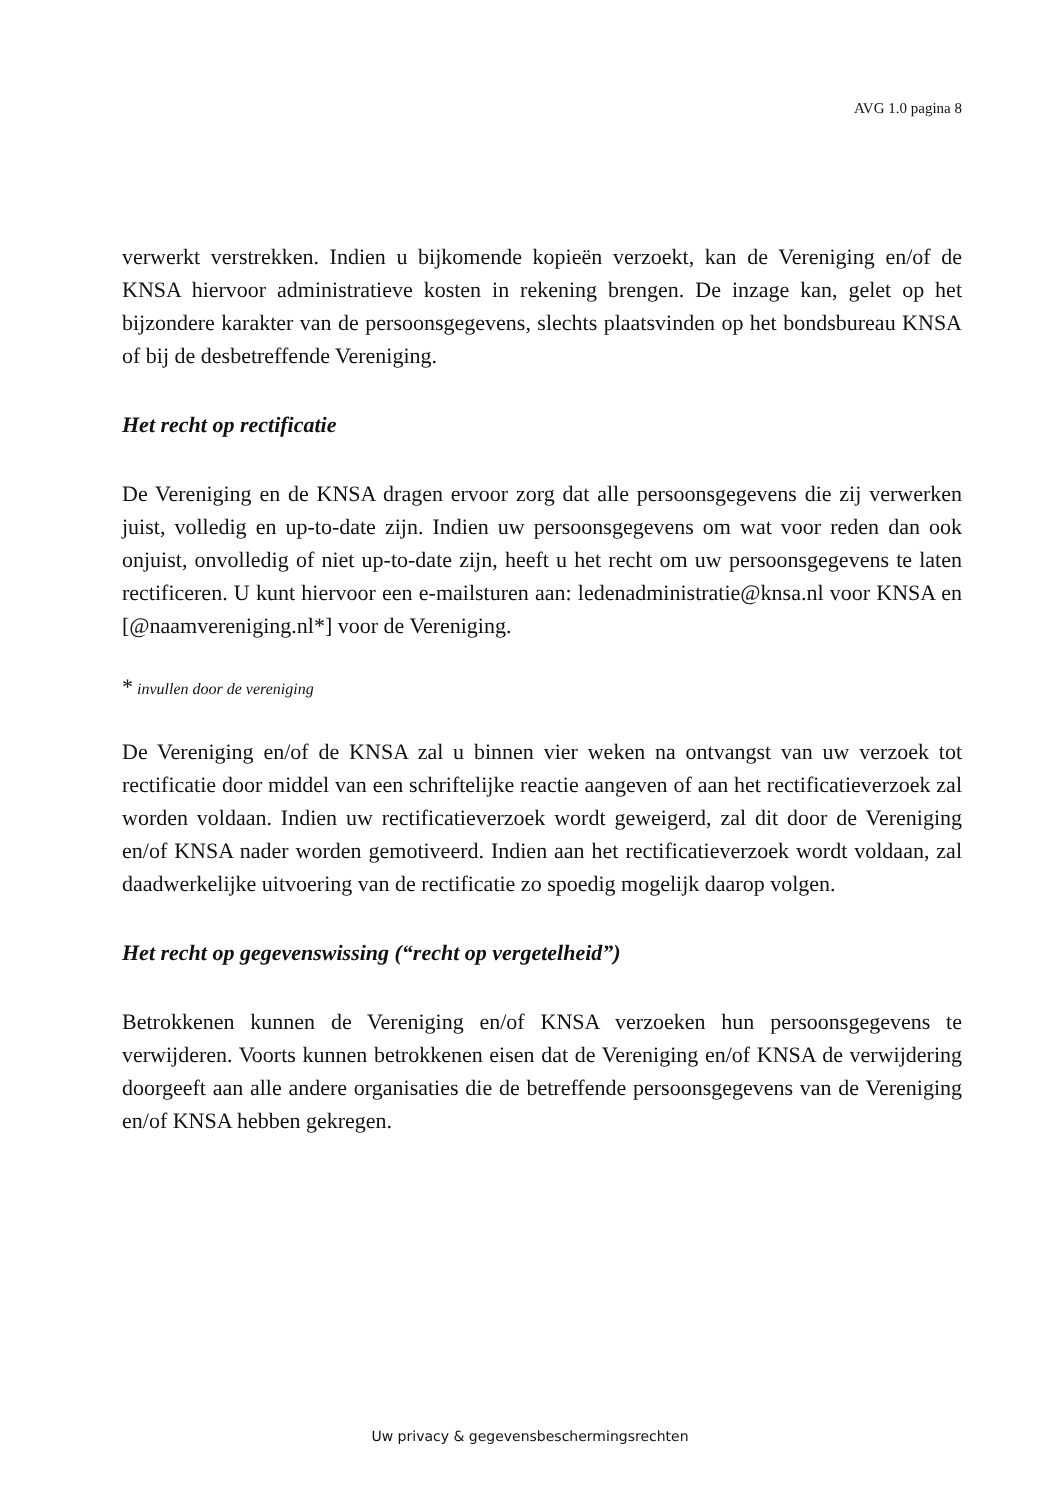AVG 1.0 pagina 8
verwerkt verstrekken. Indien u bijkomende kopieën verzoekt, kan de Vereniging en/of de KNSA hiervoor administratieve kosten in rekening brengen. De inzage kan, gelet op het bijzondere karakter van de persoonsgegevens, slechts plaatsvinden op het bondsbureau KNSA of bij de desbetreffende Vereniging.
Het recht op rectificatie
De Vereniging en de KNSA dragen ervoor zorg dat alle persoonsgegevens die zij verwerken juist, volledig en up-to-date zijn. Indien uw persoonsgegevens om wat voor reden dan ook onjuist, onvolledig of niet up-to-date zijn, heeft u het recht om uw persoonsgegevens te laten rectificeren. U kunt hiervoor een e-mailsturen aan: ledenadministratie@knsa.nl voor KNSA en [@naamvereniging.nl*] voor de Vereniging.
* invullen door de vereniging
De Vereniging en/of de KNSA zal u binnen vier weken na ontvangst van uw verzoek tot rectificatie door middel van een schriftelijke reactie aangeven of aan het rectificatieverzoek zal worden voldaan. Indien uw rectificatieverzoek wordt geweigerd, zal dit door de Vereniging en/of KNSA nader worden gemotiveerd. Indien aan het rectificatieverzoek wordt voldaan, zal daadwerkelijke uitvoering van de rectificatie zo spoedig mogelijk daarop volgen.
Het recht op gegevenswissing (“recht op vergetelheid”)
Betrokkenen kunnen de Vereniging en/of KNSA verzoeken hun persoonsgegevens te verwijderen. Voorts kunnen betrokkenen eisen dat de Vereniging en/of KNSA de verwijdering doorgeeft aan alle andere organisaties die de betreffende persoonsgegevens van de Vereniging en/of KNSA hebben gekregen.
Uw privacy & gegevensbeschermingsrechten